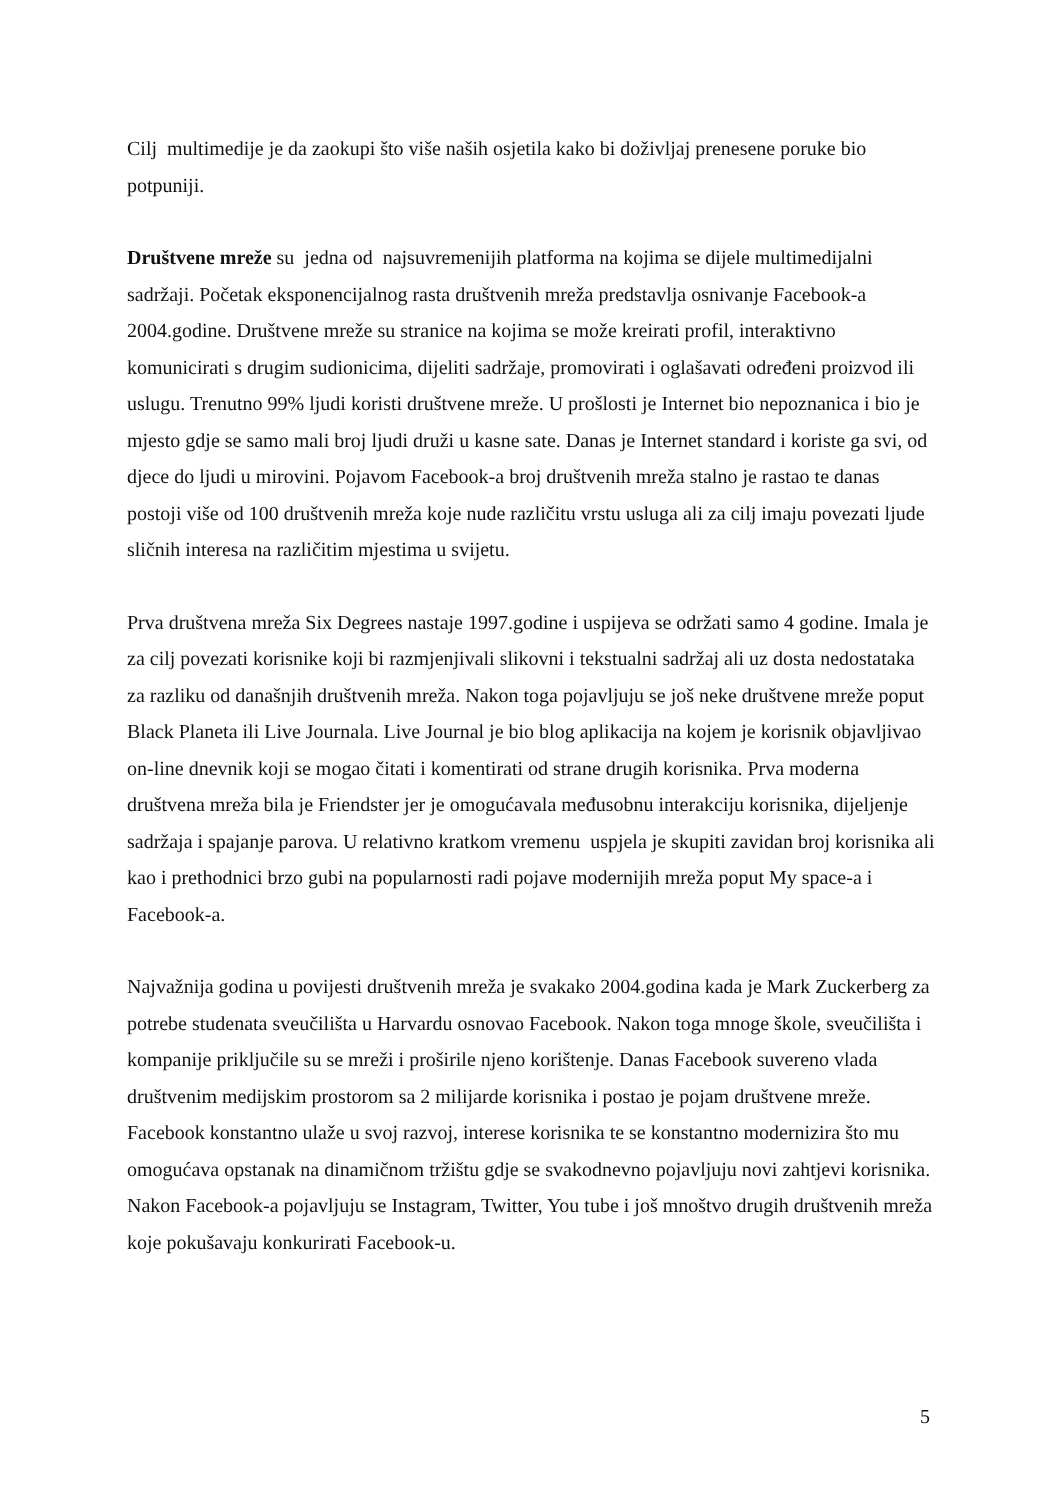Cilj multimedije je da zaokupi što više naših osjetila kako bi doživljaj prenesene poruke bio potpuniji.
Društvene mreže su jedna od najsuvremenijih platforma na kojima se dijele multimedijalni sadržaji. Početak eksponencijalnog rasta društvenih mreža predstavlja osnivanje Facebook-a 2004.godine. Društvene mreže su stranice na kojima se može kreirati profil, interaktivno komunicirati s drugim sudionicima, dijeliti sadržaje, promovirati i oglašavati određeni proizvod ili uslugu. Trenutno 99% ljudi koristi društvene mreže. U prošlosti je Internet bio nepoznanica i bio je mjesto gdje se samo mali broj ljudi druži u kasne sate. Danas je Internet standard i koriste ga svi, od djece do ljudi u mirovini. Pojavom Facebook-a broj društvenih mreža stalno je rastao te danas postoji više od 100 društvenih mreža koje nude različitu vrstu usluga ali za cilj imaju povezati ljude sličnih interesa na različitim mjestima u svijetu.
Prva društvena mreža Six Degrees nastaje 1997.godine i uspijeva se održati samo 4 godine. Imala je za cilj povezati korisnike koji bi razmjenjivali slikovni i tekstualni sadržaj ali uz dosta nedostataka za razliku od današnjih društvenih mreža. Nakon toga pojavljuju se još neke društvene mreže poput Black Planeta ili Live Journala. Live Journal je bio blog aplikacija na kojem je korisnik objavljivao on-line dnevnik koji se mogao čitati i komentirati od strane drugih korisnika. Prva moderna društvena mreža bila je Friendster jer je omogućavala međusobnu interakciju korisnika, dijeljenje sadržaja i spajanje parova. U relativno kratkom vremenu uspjela je skupiti zavidan broj korisnika ali kao i prethodnici brzo gubi na popularnosti radi pojave modernijih mreža poput My space-a i Facebook-a.
Najvažnija godina u povijesti društvenih mreža je svakako 2004.godina kada je Mark Zuckerberg za potrebe studenata sveučilišta u Harvardu osnovao Facebook. Nakon toga mnoge škole, sveučilišta i kompanije priključile su se mreži i proširile njeno korištenje. Danas Facebook suvereno vlada društvenim medijskim prostorom sa 2 milijarde korisnika i postao je pojam društvene mreže. Facebook konstantno ulaže u svoj razvoj, interese korisnika te se konstantno modernizira što mu omogućava opstanak na dinamičnom tržištu gdje se svakodnevno pojavljuju novi zahtjevi korisnika. Nakon Facebook-a pojavljuju se Instagram, Twitter, You tube i još mnoštvo drugih društvenih mreža koje pokušavaju konkurirati Facebook-u.
5